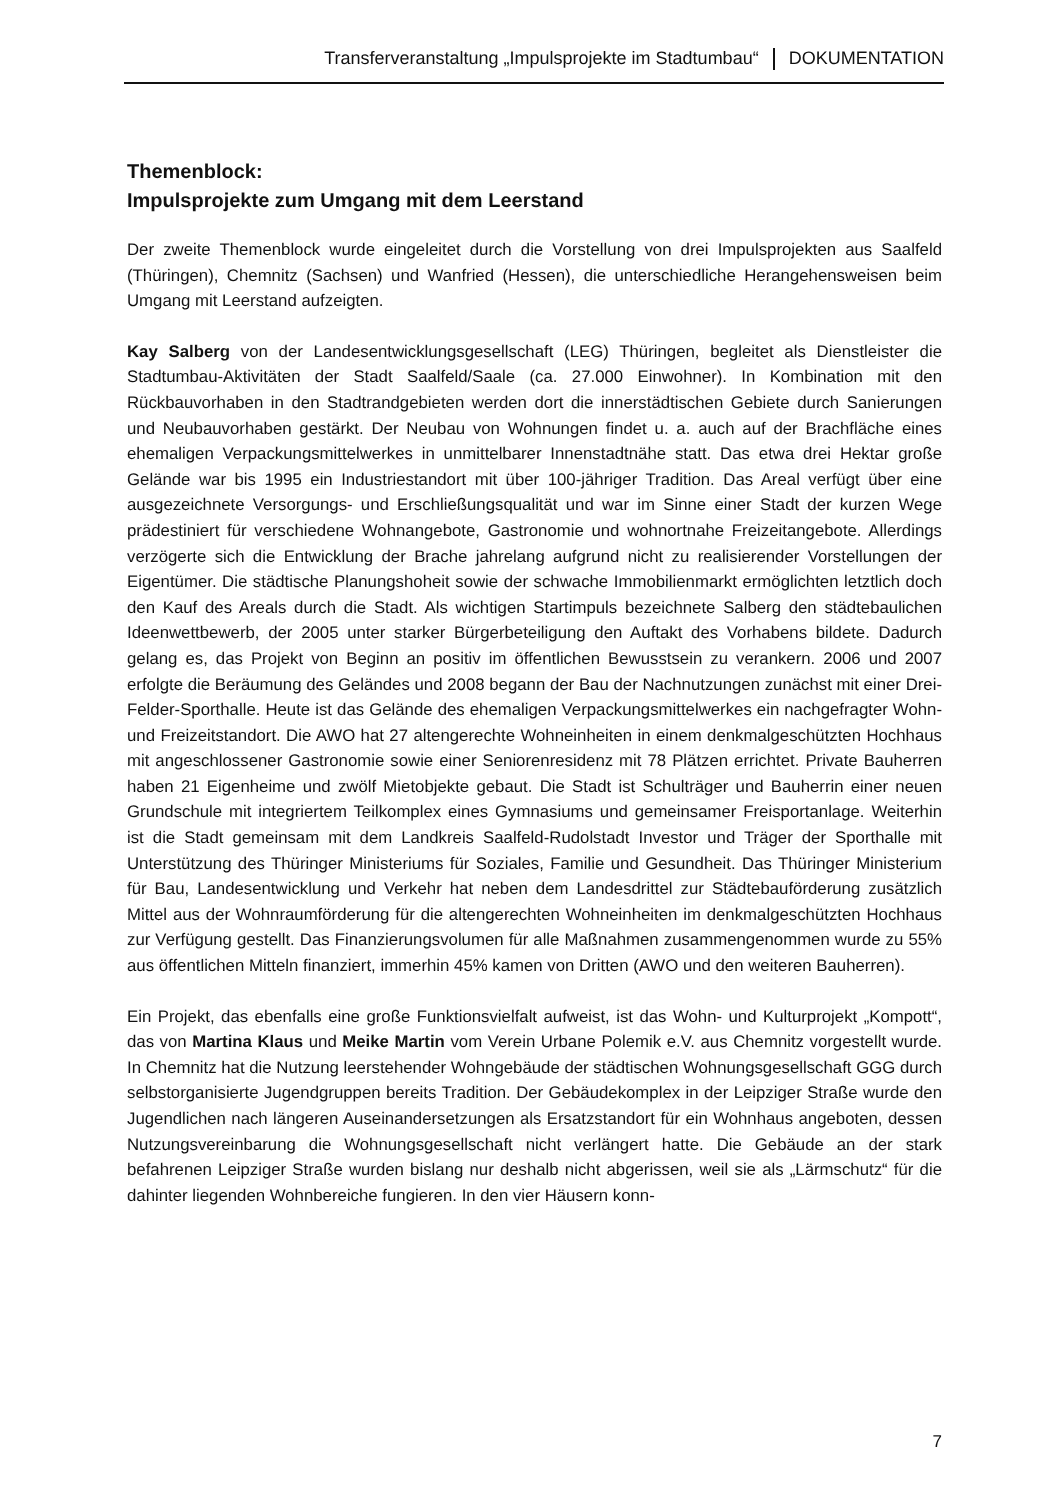Transferveranstaltung „Impulsprojekte im Stadtumbau“ DOKUMENTATION
Themenblock:
Impulsprojekte zum Umgang mit dem Leerstand
Der zweite Themenblock wurde eingeleitet durch die Vorstellung von drei Impulsprojekten aus Saalfeld (Thüringen), Chemnitz (Sachsen) und Wanfried (Hessen), die unterschiedliche Herangehensweisen beim Umgang mit Leerstand aufzeigten.
Kay Salberg von der Landesentwicklungsgesellschaft (LEG) Thüringen, begleitet als Dienstleister die Stadtumbau-Aktivitäten der Stadt Saalfeld/Saale (ca. 27.000 Einwohner). In Kombination mit den Rückbauvorhaben in den Stadtrandgebieten werden dort die innerstädtischen Gebiete durch Sanierungen und Neubauvorhaben gestärkt. Der Neubau von Wohnungen findet u. a. auch auf der Brachfläche eines ehemaligen Verpackungsmittelwerkes in unmittelbarer Innenstadtnähe statt. Das etwa drei Hektar große Gelände war bis 1995 ein Industriestandort mit über 100-jähriger Tradition. Das Areal verfügt über eine ausgezeichnete Versorgungs- und Erschließungsqualität und war im Sinne einer Stadt der kurzen Wege prädestiniert für verschiedene Wohnangebote, Gastronomie und wohnortnahe Freizeitangebote. Allerdings verzögerte sich die Entwicklung der Brache jahrelang aufgrund nicht zu realisierender Vorstellungen der Eigentümer. Die städtische Planungshoheit sowie der schwache Immobilienmarkt ermöglichten letztlich doch den Kauf des Areals durch die Stadt. Als wichtigen Startimpuls bezeichnete Salberg den städtebaulichen Ideenwettbewerb, der 2005 unter starker Bürgerbeteiligung den Auftakt des Vorhabens bildete. Dadurch gelang es, das Projekt von Beginn an positiv im öffentlichen Bewusstsein zu verankern. 2006 und 2007 erfolgte die Beräumung des Geländes und 2008 begann der Bau der Nachnutzungen zunächst mit einer Drei-Felder-Sporthalle. Heute ist das Gelände des ehemaligen Verpackungsmittelwerkes ein nachgefragter Wohn- und Freizeitstandort. Die AWO hat 27 altengerechte Wohneinheiten in einem denkmalgeschützten Hochhaus mit angeschlossener Gastronomie sowie einer Seniorenresidenz mit 78 Plätzen errichtet. Private Bauherren haben 21 Eigenheime und zwölf Mietobjekte gebaut. Die Stadt ist Schulträger und Bauherrin einer neuen Grundschule mit integriertem Teilkomplex eines Gymnasiums und gemeinsamer Freisportanlage. Weiterhin ist die Stadt gemeinsam mit dem Landkreis Saalfeld-Rudolstadt Investor und Träger der Sporthalle mit Unterstützung des Thüringer Ministeriums für Soziales, Familie und Gesundheit. Das Thüringer Ministerium für Bau, Landesentwicklung und Verkehr hat neben dem Landesdrittel zur Städtebauförderung zusätzlich Mittel aus der Wohnraumförderung für die altengerechten Wohneinheiten im denkmalgeschützten Hochhaus zur Verfügung gestellt. Das Finanzierungsvolumen für alle Maßnahmen zusammengenommen wurde zu 55% aus öffentlichen Mitteln finanziert, immerhin 45% kamen von Dritten (AWO und den weiteren Bauherren).
Ein Projekt, das ebenfalls eine große Funktionsvielfalt aufweist, ist das Wohn- und Kulturprojekt „Kompott“, das von Martina Klaus und Meike Martin vom Verein Urbane Polemik e.V. aus Chemnitz vorgestellt wurde. In Chemnitz hat die Nutzung leerstehender Wohngebäude der städtischen Wohnungsgesellschaft GGG durch selbstorganisierte Jugendgruppen bereits Tradition. Der Gebäudekomplex in der Leipziger Straße wurde den Jugendlichen nach längeren Auseinandersetzungen als Ersatzstandort für ein Wohnhaus angeboten, dessen Nutzungsvereinbarung die Wohnungsgesellschaft nicht verlängert hatte. Die Gebäude an der stark befahrenen Leipziger Straße wurden bislang nur deshalb nicht abgerissen, weil sie als „Lärmschutz“ für die dahinter liegenden Wohnbereiche fungieren. In den vier Häusern konn-
7